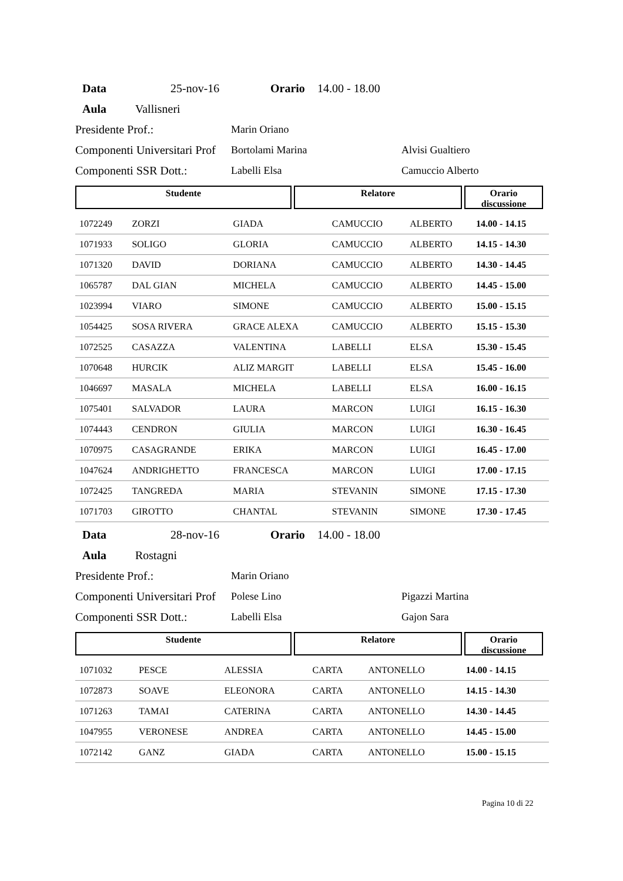Data 25-nov-16 Orario 14.00 - 18.00
Aula Vallisneri
Presidente Prof.: Marin Oriano
Componenti Universitari Prof Bortolami Marina Alvisi Gualtiero
Componenti SSR Dott.: Labelli Elsa Camuccio Alberto
Studente Relatore Orario
discussione
| 1072249 | ZORZI | GIADA | CAMUCCIO | ALBERTO | 14.00 - 14.15 |
| 1071933 | SOLIGO | GLORIA | CAMUCCIO | ALBERTO | 14.15 - 14.30 |
| 1071320 | DAVID | DORIANA | CAMUCCIO | ALBERTO | 14.30 - 14.45 |
| 1065787 | DAL GIAN | MICHELA | CAMUCCIO | ALBERTO | 14.45 - 15.00 |
| 1023994 | VIARO | SIMONE | CAMUCCIO | ALBERTO | 15.00 - 15.15 |
| 1054425 | SOSA RIVERA | GRACE ALEXA | CAMUCCIO | ALBERTO | 15.15 - 15.30 |
| 1072525 | CASAZZA | VALENTINA | LABELLI | ELSA | 15.30 - 15.45 |
| 1070648 | HURCIK | ALIZ MARGIT | LABELLI | ELSA | 15.45 - 16.00 |
| 1046697 | MASALA | MICHELA | LABELLI | ELSA | 16.00 - 16.15 |
| 1075401 | SALVADOR | LAURA | MARCON | LUIGI | 16.15 - 16.30 |
| 1074443 | CENDRON | GIULIA | MARCON | LUIGI | 16.30 - 16.45 |
| 1070975 | CASAGRANDE | ERIKA | MARCON | LUIGI | 16.45 - 17.00 |
| 1047624 | ANDRIGHETTO | FRANCESCA | MARCON | LUIGI | 17.00 - 17.15 |
| 1072425 | TANGREDA | MARIA | STEVANIN | SIMONE | 17.15 - 17.30 |
| 1071703 | GIROTTO | CHANTAL | STEVANIN | SIMONE | 17.30 - 17.45 |
Data 28-nov-16 Orario 14.00 - 18.00
Aula Rostagni
Presidente Prof.: Marin Oriano
Componenti Universitari Prof Polese Lino Pigazzi Martina
Componenti SSR Dott.: Labelli Elsa Gajon Sara
Studente Relatore Orario
discussione
| 1071032 | PESCE | ALESSIA | CARTA | ANTONELLO | 14.00 - 14.15 |
| 1072873 | SOAVE | ELEONORA | CARTA | ANTONELLO | 14.15 - 14.30 |
| 1071263 | TAMAI | CATERINA | CARTA | ANTONELLO | 14.30 - 14.45 |
| 1047955 | VERONESE | ANDREA | CARTA | ANTONELLO | 14.45 - 15.00 |
| 1072142 | GANZ | GIADA | CARTA | ANTONELLO | 15.00 - 15.15 |
Pagina 10 di 22